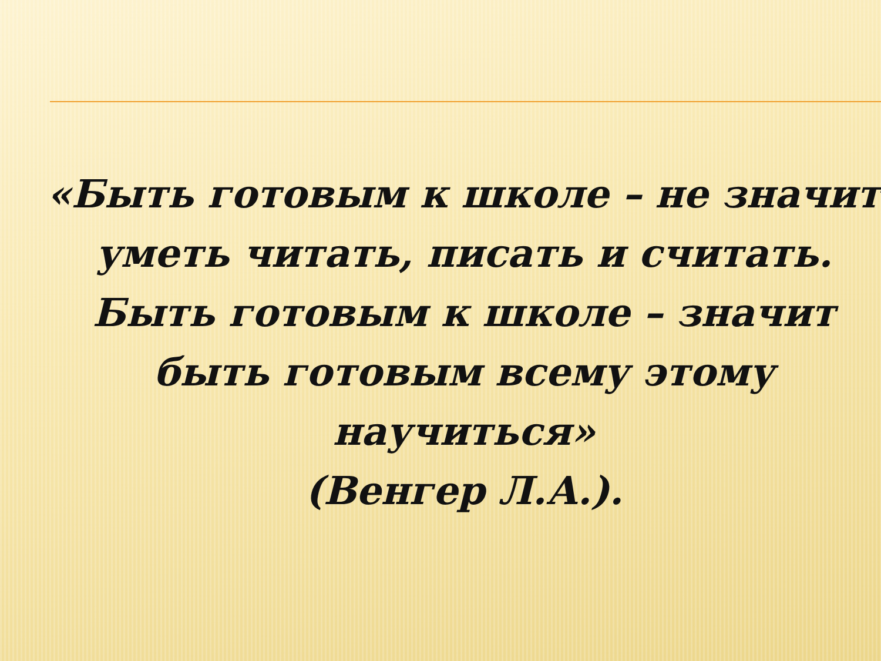«Быть готовым к школе – не значит уметь читать, писать и считать. Быть готовым к школе – значит быть готовым всему этому научиться»
(Венгер Л.А.).